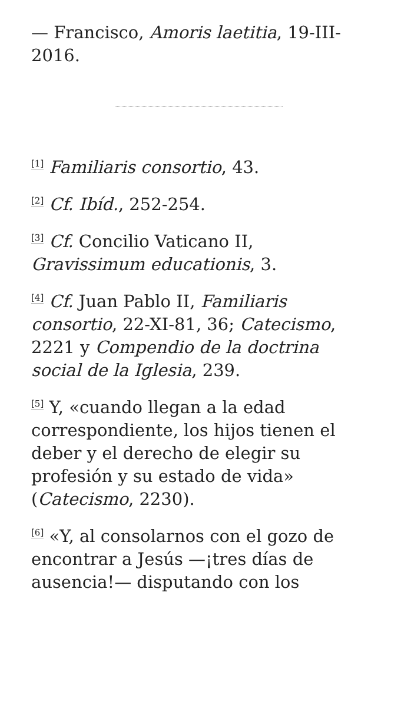— Francisco, Amoris laetitia, 19-III-2016.
<sup>[1]</sup> Familiaris consortio, 43.
<sup>[2]</sup> Cf. Ibíd., 252-254.
<sup>[3]</sup> Cf. Concilio Vaticano II, Gravissimum educationis, 3.
<sup>[4]</sup> Cf. Juan Pablo II, Familiaris consortio, 22-XI-81, 36; Catecismo, 2221 y Compendio de la doctrina social de la Iglesia, 239.
<sup>[5]</sup> Y, «cuando llegan a la edad correspondiente, los hijos tienen el deber y el derecho de elegir su profesión y su estado de vida» (Catecismo, 2230).
<sup>[6]</sup> «Y, al consolarnos con el gozo de encontrar a Jesús —¡tres días de ausencia!— disputando con los